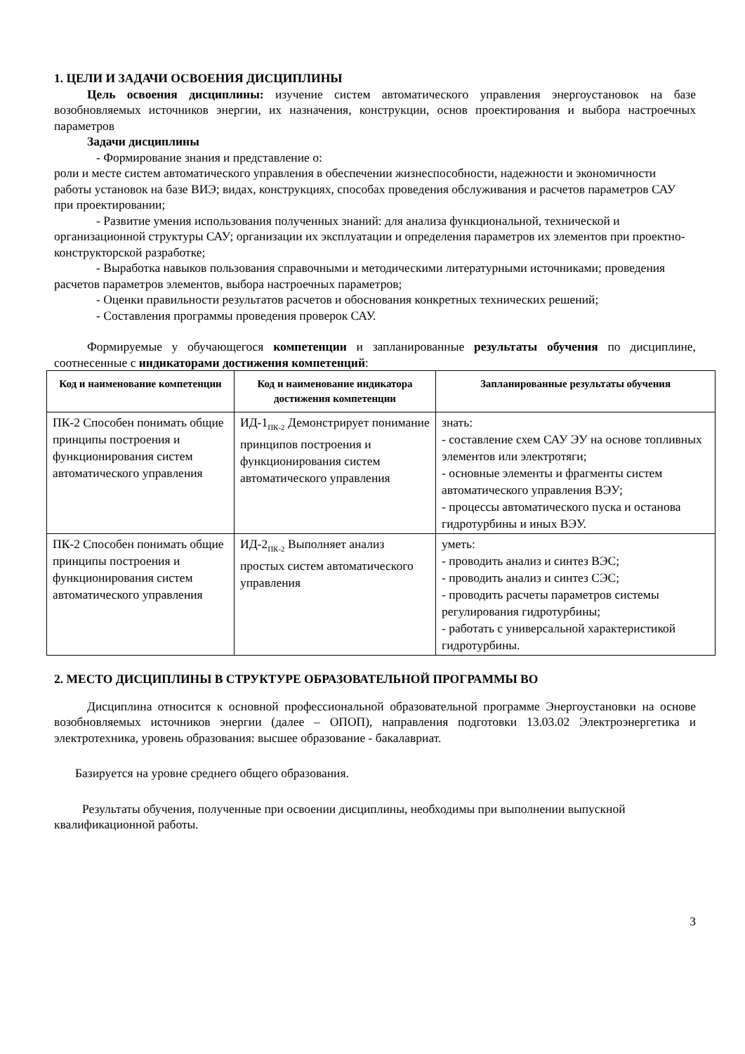1. ЦЕЛИ И ЗАДАЧИ ОСВОЕНИЯ ДИСЦИПЛИНЫ
Цель освоения дисциплины: изучение систем автоматического управления энергоустановок на базе возобновляемых источников энергии, их назначения, конструкции, основ проектирования и выбора настроечных параметров
Задачи дисциплины
- Формирование знания и представление о:
роли и месте систем автоматического управления в обеспечении жизнеспособности, надежности и экономичности работы установок на базе ВИЭ; видах, конструкциях, способах проведения обслуживания и расчетов параметров САУ при проектировании;
- Развитие умения использования полученных знаний: для анализа функциональной, технической и организационной структуры САУ; организации их эксплуатации и определения параметров их элементов при проектно-конструкторской разработке;
- Выработка навыков пользования справочными и методическими литературными источниками; проведения расчетов параметров элементов, выбора настроечных параметров;
- Оценки правильности результатов расчетов и обоснования конкретных технических решений;
- Составления программы проведения проверок САУ.
Формируемые у обучающегося компетенции и запланированные результаты обучения по дисциплине, соотнесенные с индикаторами достижения компетенций:
| Код и наименование компетенции | Код и наименование индикатора достижения компетенции | Запланированные результаты обучения |
| --- | --- | --- |
| ПК-2 Способен понимать общие принципы построения и функционирования систем автоматического управления | ИД-1<sub>ПК-2</sub> Демонстрирует понимание принципов построения и функционирования систем автоматического управления | знать: - составление схем САУ ЭУ на основе топливных элементов или электротяги; - основные элементы и фрагменты систем автоматического управления ВЭУ; - процессы автоматического пуска и останова гидротурбины и иных ВЭУ. |
| ПК-2 Способен понимать общие принципы построения и функционирования систем автоматического управления | ИД-2<sub>ПК-2</sub> Выполняет анализ простых систем автоматического управления | уметь: - проводить анализ и синтез ВЭС; - проводить анализ и синтез СЭС; - проводить расчеты параметров системы регулирования гидротурбины; - работать с универсальной характеристикой гидротурбины. |
2. МЕСТО ДИСЦИПЛИНЫ В СТРУКТУРЕ ОБРАЗОВАТЕЛЬНОЙ ПРОГРАММЫ ВО
Дисциплина относится к основной профессиональной образовательной программе Энергоустановки на основе возобновляемых источников энергии (далее – ОПОП), направления подготовки 13.03.02 Электроэнергетика и электротехника, уровень образования: высшее образование - бакалавриат.
Базируется на уровне среднего общего образования.
Результаты обучения, полученные при освоении дисциплины, необходимы при выполнении выпускной квалификационной работы.
3